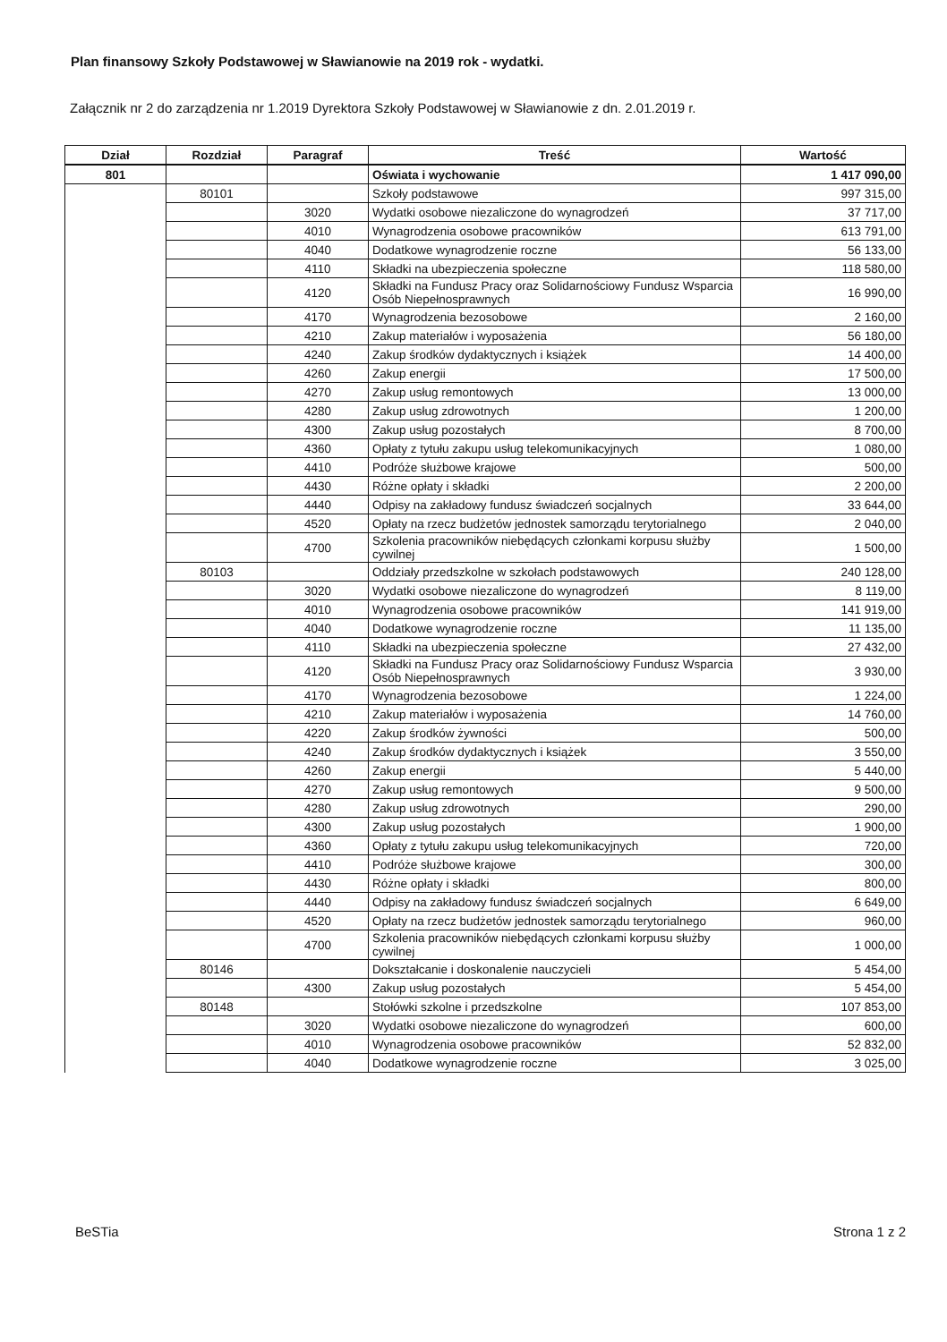Plan finansowy Szkoły Podstawowej w Sławianowie na 2019 rok - wydatki.
Załącznik nr 2 do zarządzenia nr 1.2019 Dyrektora Szkoły Podstawowej w Sławianowie z dn. 2.01.2019 r.
| Dział | Rozdział | Paragraf | Treść | Wartość |
| --- | --- | --- | --- | --- |
| 801 | | | Oświata i wychowanie | 1 417 090,00 |
| | 80101 | | Szkoły podstawowe | 997 315,00 |
| | | 3020 | Wydatki osobowe niezaliczone do wynagrodzeń | 37 717,00 |
| | | 4010 | Wynagrodzenia osobowe pracowników | 613 791,00 |
| | | 4040 | Dodatkowe wynagrodzenie roczne | 56 133,00 |
| | | 4110 | Składki na ubezpieczenia społeczne | 118 580,00 |
| | | 4120 | Składki na Fundusz Pracy oraz Solidarnościowy Fundusz Wsparcia Osób Niepełnosprawnych | 16 990,00 |
| | | 4170 | Wynagrodzenia bezosobowe | 2 160,00 |
| | | 4210 | Zakup materiałów i wyposażenia | 56 180,00 |
| | | 4240 | Zakup środków dydaktycznych i książek | 14 400,00 |
| | | 4260 | Zakup energii | 17 500,00 |
| | | 4270 | Zakup usług remontowych | 13 000,00 |
| | | 4280 | Zakup usług zdrowotnych | 1 200,00 |
| | | 4300 | Zakup usług pozostałych | 8 700,00 |
| | | 4360 | Opłaty z tytułu zakupu usług telekomunikacyjnych | 1 080,00 |
| | | 4410 | Podróże służbowe krajowe | 500,00 |
| | | 4430 | Różne opłaty i składki | 2 200,00 |
| | | 4440 | Odpisy na zakładowy fundusz świadczeń socjalnych | 33 644,00 |
| | | 4520 | Opłaty na rzecz budżetów jednostek samorządu terytorialnego | 2 040,00 |
| | | 4700 | Szkolenia pracowników niebędących członkami korpusu służby cywilnej | 1 500,00 |
| | 80103 | | Oddziały przedszkolne w szkołach podstawowych | 240 128,00 |
| | | 3020 | Wydatki osobowe niezaliczone do wynagrodzeń | 8 119,00 |
| | | 4010 | Wynagrodzenia osobowe pracowników | 141 919,00 |
| | | 4040 | Dodatkowe wynagrodzenie roczne | 11 135,00 |
| | | 4110 | Składki na ubezpieczenia społeczne | 27 432,00 |
| | | 4120 | Składki na Fundusz Pracy oraz Solidarnościowy Fundusz Wsparcia Osób Niepełnosprawnych | 3 930,00 |
| | | 4170 | Wynagrodzenia bezosobowe | 1 224,00 |
| | | 4210 | Zakup materiałów i wyposażenia | 14 760,00 |
| | | 4220 | Zakup środków żywności | 500,00 |
| | | 4240 | Zakup środków dydaktycznych i książek | 3 550,00 |
| | | 4260 | Zakup energii | 5 440,00 |
| | | 4270 | Zakup usług remontowych | 9 500,00 |
| | | 4280 | Zakup usług zdrowotnych | 290,00 |
| | | 4300 | Zakup usług pozostałych | 1 900,00 |
| | | 4360 | Opłaty z tytułu zakupu usług telekomunikacyjnych | 720,00 |
| | | 4410 | Podróże służbowe krajowe | 300,00 |
| | | 4430 | Różne opłaty i składki | 800,00 |
| | | 4440 | Odpisy na zakładowy fundusz świadczeń socjalnych | 6 649,00 |
| | | 4520 | Opłaty na rzecz budżetów jednostek samorządu terytorialnego | 960,00 |
| | | 4700 | Szkolenia pracowników niebędących członkami korpusu służby cywilnej | 1 000,00 |
| | 80146 | | Dokształcanie i doskonalenie nauczycieli | 5 454,00 |
| | | 4300 | Zakup usług pozostałych | 5 454,00 |
| | 80148 | | Stołówki szkolne i przedszkolne | 107 853,00 |
| | | 3020 | Wydatki osobowe niezaliczone do wynagrodzeń | 600,00 |
| | | 4010 | Wynagrodzenia osobowe pracowników | 52 832,00 |
| | | 4040 | Dodatkowe wynagrodzenie roczne | 3 025,00 |
BeSTia Strona 1 z 2